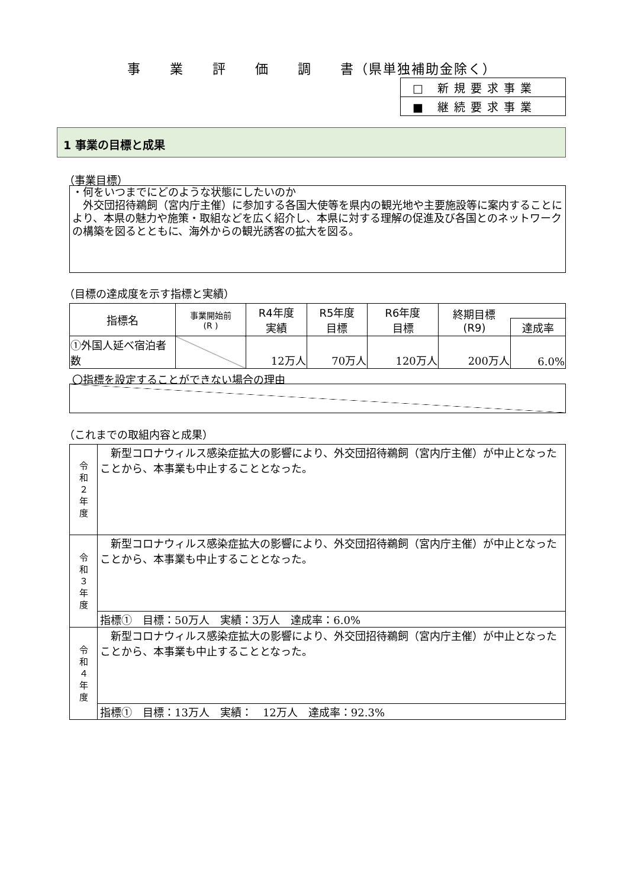事　　業　　評　　価　　調　　書（県単独補助金除く）
| □ 新規要求事業 |
| ■ 継続要求事業 |
1 事業の目標と成果
（事業目標）
・何をいつまでにどのような状態にしたいのか
　外交団招待鵜飼（宮内庁主催）に参加する各国大使等を県内の観光地や主要施設等に案内することにより、本県の魅力や施策・取組などを広く紹介し、本県に対する理解の促進及び各国とのネットワークの構築を図るとともに、海外からの観光誘客の拡大を図る。
（目標の達成度を示す指標と実績）
| 指標名 | 事業開始前 (R ) | R4年度 実績 | R5年度 目標 | R6年度 目標 | 終期目標 (R9) | |
| --- | --- | --- | --- | --- | --- | --- |
| | | | | | | 達成率 |
| ①外国人延べ宿泊者数 | | 12万人 | 70万人 | 120万人 | 200万人 | 6.0% |
〇指標を設定することができない場合の理由
（これまでの取組内容と成果）
| 令 和 ２ 年 度 | 新型コロナウィルス感染症拡大の影響により、外交団招待鵜飼（宮内庁主催）が中止となったことから、本事業も中止することとなった。 |
| 令 和 ３ 年 度 | 新型コロナウィルス感染症拡大の影響により、外交団招待鵜飼（宮内庁主催）が中止となったことから、本事業も中止することとなった。 |
| | 指標① 目標：50万人 実績：3万人 達成率：6.0% |
| 令 和 ４ 年 度 | 新型コロナウィルス感染症拡大の影響により、外交団招待鵜飼（宮内庁主催）が中止となったことから、本事業も中止することとなった。 |
| | 指標① 目標：13万人 実績： 12万人 達成率：92.3% |